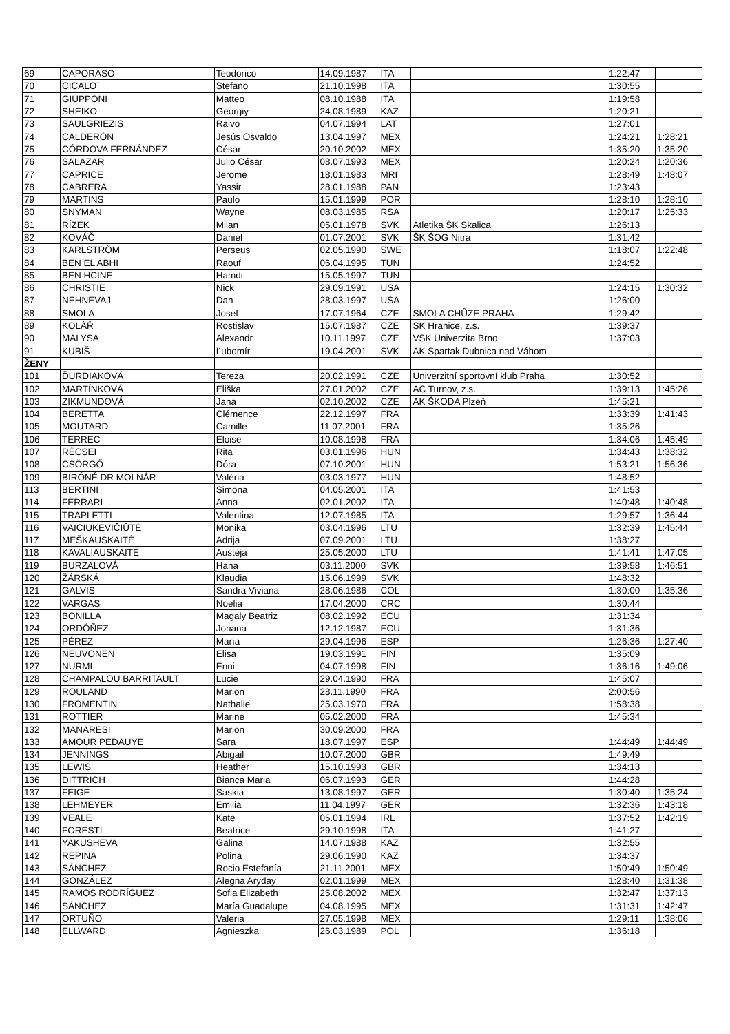| 69 | CAPORASO | Teodorico | 14.09.1987 | ITA | | 1:22:47 | |
| 70 | CICALO´ | Stefano | 21.10.1998 | ITA | | 1:30:55 | |
| 71 | GIUPPONI | Matteo | 08.10.1988 | ITA | | 1:19:58 | |
| 72 | SHEIKO | Georgiy | 24.08.1989 | KAZ | | 1:20:21 | |
| 73 | SAULGRIEZIS | Raivo | 04.07.1994 | LAT | | 1:27:01 | |
| 74 | CALDERÓN | Jesús Osvaldo | 13.04.1997 | MEX | | 1:24:21 | 1:28:21 |
| 75 | CÓRDOVA FERNÁNDEZ | César | 20.10.2002 | MEX | | 1:35:20 | 1:35:20 |
| 76 | SALAZAR | Julio César | 08.07.1993 | MEX | | 1:20:24 | 1:20:36 |
| 77 | CAPRICE | Jerome | 18.01.1983 | MRI | | 1:28:49 | 1:48:07 |
| 78 | CABRERA | Yassir | 28.01.1988 | PAN | | 1:23:43 | |
| 79 | MARTINS | Paulo | 15.01.1999 | POR | | 1:28:10 | 1:28:10 |
| 80 | SNYMAN | Wayne | 08.03.1985 | RSA | | 1:20:17 | 1:25:33 |
| 81 | RÍZEK | Milan | 05.01.1978 | SVK | Atletika ŠK Skalica | 1:26:13 | |
| 82 | KOVÁČ | Daniel | 01.07.2001 | SVK | ŠK ŠOG Nitra | 1:31:42 | |
| 83 | KARLSTRÖM | Perseus | 02.05.1990 | SWE | | 1:18:07 | 1:22:48 |
| 84 | BEN EL ABHI | Raouf | 06.04.1995 | TUN | | 1:24:52 | |
| 85 | BEN HCINE | Hamdi | 15.05.1997 | TUN | | | |
| 86 | CHRISTIE | Nick | 29.09.1991 | USA | | 1:24:15 | 1:30:32 |
| 87 | NEHNEVAJ | Dan | 28.03.1997 | USA | | 1:26:00 | |
| 88 | SMOLA | Josef | 17.07.1964 | CZE | SMOLA CHŮZE PRAHA | 1:29:42 | |
| 89 | KOLÁŘ | Rostislav | 15.07.1987 | CZE | SK Hranice, z.s. | 1:39:37 | |
| 90 | MALYSA | Alexandr | 10.11.1997 | CZE | VSK Univerzita Brno | 1:37:03 | |
| 91 | KUBIŠ | Ľubomír | 19.04.2001 | SVK | AK Spartak Dubnica nad Váhom | | |
| ŽENY | | | | | | | |
| 101 | ĎURDIAKOVÁ | Tereza | 20.02.1991 | CZE | Univerzitní sportovní klub Praha | 1:30:52 | |
| 102 | MARTÍNKOVÁ | Eliška | 27.01.2002 | CZE | AC Turnov, z.s. | 1:39:13 | 1:45:26 |
| 103 | ZIKMUNDOVÁ | Jana | 02.10.2002 | CZE | AK ŠKODA Plzeň | 1:45:21 | |
| 104 | BERETTA | Clémence | 22.12.1997 | FRA | | 1:33:39 | 1:41:43 |
| 105 | MOUTARD | Camille | 11.07.2001 | FRA | | 1:35:26 | |
| 106 | TERREC | Eloise | 10.08.1998 | FRA | | 1:34:06 | 1:45:49 |
| 107 | RÉCSEI | Rita | 03.01.1996 | HUN | | 1:34:43 | 1:38:32 |
| 108 | CSÖRGŐ | Dóra | 07.10.2001 | HUN | | 1:53:21 | 1:56:36 |
| 109 | BIRÓNÉ DR MOLNÁR | Valéria | 03.03.1977 | HUN | | 1:48:52 | |
| 113 | BERTINI | Simona | 04.05.2001 | ITA | | 1:41:53 | |
| 114 | FERRARI | Anna | 02.01.2002 | ITA | | 1:40:48 | 1:40:48 |
| 115 | TRAPLETTI | Valentina | 12.07.1985 | ITA | | 1:29:57 | 1:36:44 |
| 116 | VAICIUKEVIČIŪTĖ | Monika | 03.04.1996 | LTU | | 1:32:39 | 1:45:44 |
| 117 | MEŠKAUSKAITĖ | Adrija | 07.09.2001 | LTU | | 1:38:27 | |
| 118 | KAVALIAUSKAITĖ | Austėja | 25.05.2000 | LTU | | 1:41:41 | 1:47:05 |
| 119 | BURZALOVÁ | Hana | 03.11.2000 | SVK | | 1:39:58 | 1:46:51 |
| 120 | ŽÁRSKÁ | Klaudia | 15.06.1999 | SVK | | 1:48:32 | |
| 121 | GALVIS | Sandra Viviana | 28.06.1986 | COL | | 1:30:00 | 1:35:36 |
| 122 | VARGAS | Noelia | 17.04.2000 | CRC | | 1:30:44 | |
| 123 | BONILLA | Magaly Beatriz | 08.02.1992 | ECU | | 1:31:34 | |
| 124 | ORDÓÑEZ | Johana | 12.12.1987 | ECU | | 1:31:36 | |
| 125 | PÉREZ | María | 29.04.1996 | ESP | | 1:26:36 | 1:27:40 |
| 126 | NEUVONEN | Elisa | 19.03.1991 | FIN | | 1:35:09 | |
| 127 | NURMI | Enni | 04.07.1998 | FIN | | 1:36:16 | 1:49:06 |
| 128 | CHAMPALOU BARRITAULT | Lucie | 29.04.1990 | FRA | | 1:45:07 | |
| 129 | ROULAND | Marion | 28.11.1990 | FRA | | 2:00:56 | |
| 130 | FROMENTIN | Nathalie | 25.03.1970 | FRA | | 1:58:38 | |
| 131 | ROTTIER | Marine | 05.02.2000 | FRA | | 1:45:34 | |
| 132 | MANARESI | Marion | 30.09.2000 | FRA | | | |
| 133 | AMOUR PEDAUYE | Sara | 18.07.1997 | ESP | | 1:44:49 | 1:44:49 |
| 134 | JENNINGS | Abigail | 10.07.2000 | GBR | | 1:49:49 | |
| 135 | LEWIS | Heather | 15.10.1993 | GBR | | 1:34:13 | |
| 136 | DITTRICH | Bianca Maria | 06.07.1993 | GER | | 1:44:28 | |
| 137 | FEIGE | Saskia | 13.08.1997 | GER | | 1:30:40 | 1:35:24 |
| 138 | LEHMEYER | Emilia | 11.04.1997 | GER | | 1:32:36 | 1:43:18 |
| 139 | VEALE | Kate | 05.01.1994 | IRL | | 1:37:52 | 1:42:19 |
| 140 | FORESTI | Beatrice | 29.10.1998 | ITA | | 1:41:27 | |
| 141 | YAKUSHEVA | Galina | 14.07.1988 | KAZ | | 1:32:55 | |
| 142 | REPINA | Polina | 29.06.1990 | KAZ | | 1:34:37 | |
| 143 | SÁNCHEZ | Rocio Estefanía | 21.11.2001 | MEX | | 1:50:49 | 1:50:49 |
| 144 | GONZÁLEZ | Alegna Aryday | 02.01.1999 | MEX | | 1:28:40 | 1:31:38 |
| 145 | RAMOS RODRÍGUEZ | Sofia Elizabeth | 25.08.2002 | MEX | | 1:32:47 | 1:37:13 |
| 146 | SÁNCHEZ | María Guadalupe | 04.08.1995 | MEX | | 1:31:31 | 1:42:47 |
| 147 | ORTUÑO | Valeria | 27.05.1998 | MEX | | 1:29:11 | 1:38:06 |
| 148 | ELLWARD | Agnieszka | 26.03.1989 | POL | | 1:36:18 | |